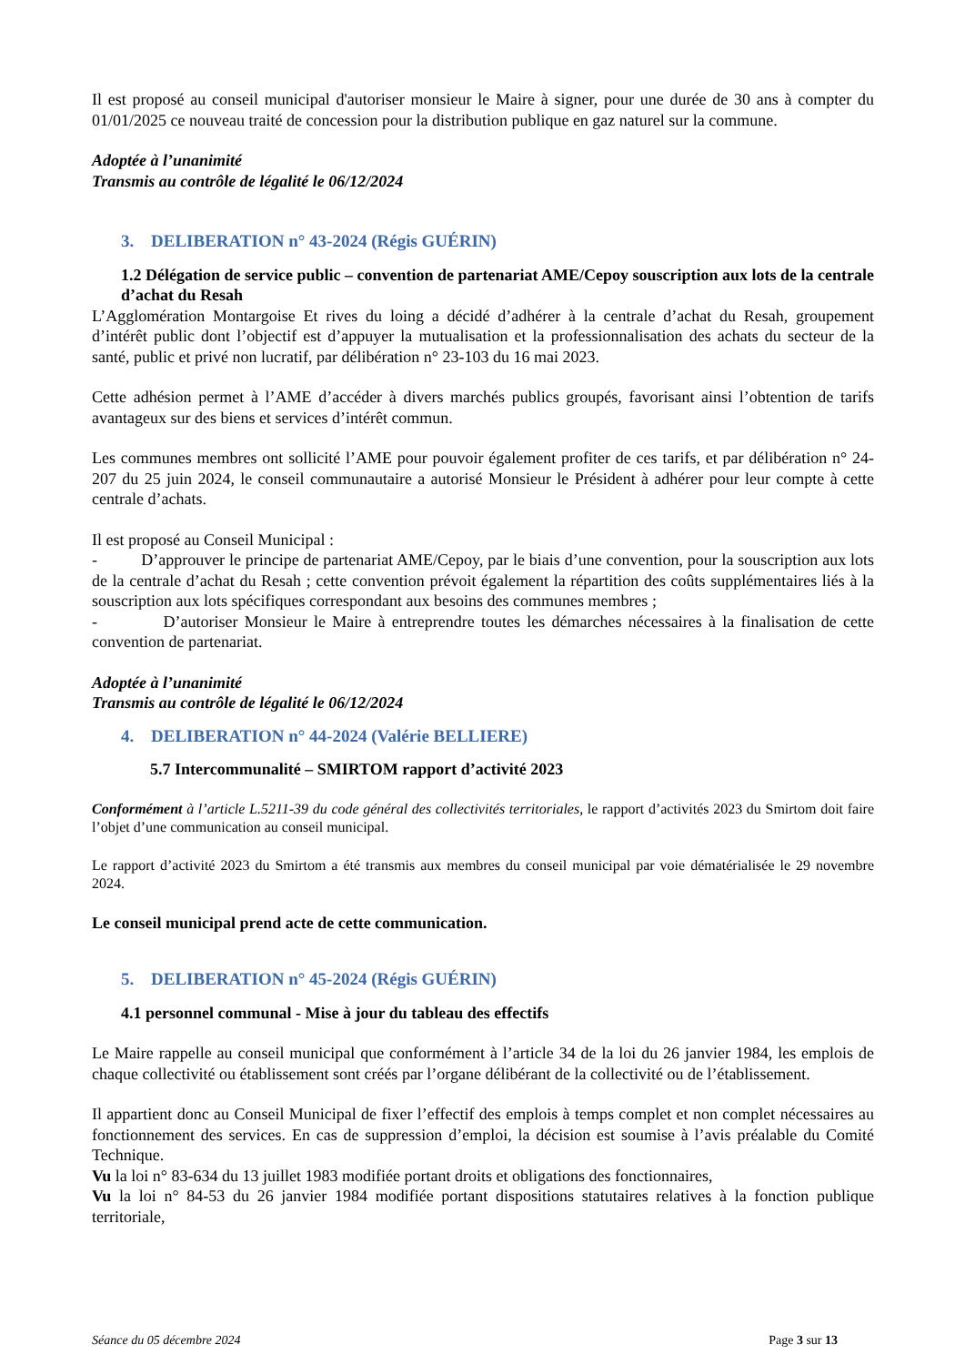Il est proposé au conseil municipal d'autoriser monsieur le Maire à signer, pour une durée de 30 ans à compter du 01/01/2025 ce nouveau traité de concession pour la distribution publique en gaz naturel sur la commune.
Adoptée à l’unanimité
Transmis au contrôle de légalité le 06/12/2024
3. DELIBERATION n° 43-2024 (Régis GUÉRIN)
1.2 Délégation de service public – convention de partenariat AME/Cepoy souscription aux lots de la centrale d’achat du Resah
L’Agglomération Montargoise Et rives du loing a décidé d’adhérer à la centrale d’achat du Resah, groupement d’intérêt public dont l’objectif est d’appuyer la mutualisation et la professionnalisation des achats du secteur de la santé, public et privé non lucratif, par délibération n° 23-103 du 16 mai 2023.
Cette adhésion permet à l’AME d’accéder à divers marchés publics groupés, favorisant ainsi l’obtention de tarifs avantageux sur des biens et services d’intérêt commun.
Les communes membres ont sollicité l’AME pour pouvoir également profiter de ces tarifs, et par délibération n° 24-207 du 25 juin 2024, le conseil communautaire a autorisé Monsieur le Président à adhérer pour leur compte à cette centrale d’achats.
Il est proposé au Conseil Municipal :
- D’approuver le principe de partenariat AME/Cepoy, par le biais d’une convention, pour la souscription aux lots de la centrale d’achat du Resah ; cette convention prévoit également la répartition des coûts supplémentaires liés à la souscription aux lots spécifiques correspondant aux besoins des communes membres ;
- D’autoriser Monsieur le Maire à entreprendre toutes les démarches nécessaires à la finalisation de cette convention de partenariat.
Adoptée à l’unanimité
Transmis au contrôle de légalité le 06/12/2024
4. DELIBERATION n° 44-2024 (Valérie BELLIERE)
5.7 Intercommunalité – SMIRTOM rapport d’activité 2023
Conformément à l’article L.5211-39 du code général des collectivités territoriales, le rapport d’activités 2023 du Smirtom doit faire l’objet d’une communication au conseil municipal.
Le rapport d’activité 2023 du Smirtom a été transmis aux membres du conseil municipal par voie dématérialisée le 29 novembre 2024.
Le conseil municipal prend acte de cette communication.
5. DELIBERATION n° 45-2024 (Régis GUÉRIN)
4.1 personnel communal - Mise à jour du tableau des effectifs
Le Maire rappelle au conseil municipal que conformément à l’article 34 de la loi du 26 janvier 1984, les emplois de chaque collectivité ou établissement sont créés par l’organe délibérant de la collectivité ou de l’établissement.
Il appartient donc au Conseil Municipal de fixer l’effectif des emplois à temps complet et non complet nécessaires au fonctionnement des services. En cas de suppression d’emploi, la décision est soumise à l’avis préalable du Comité Technique.
Vu la loi n° 83-634 du 13 juillet 1983 modifiée portant droits et obligations des fonctionnaires,
Vu la loi n° 84-53 du 26 janvier 1984 modifiée portant dispositions statutaires relatives à la fonction publique territoriale,
Séance du 05 décembre 2024 Page 3 sur 13